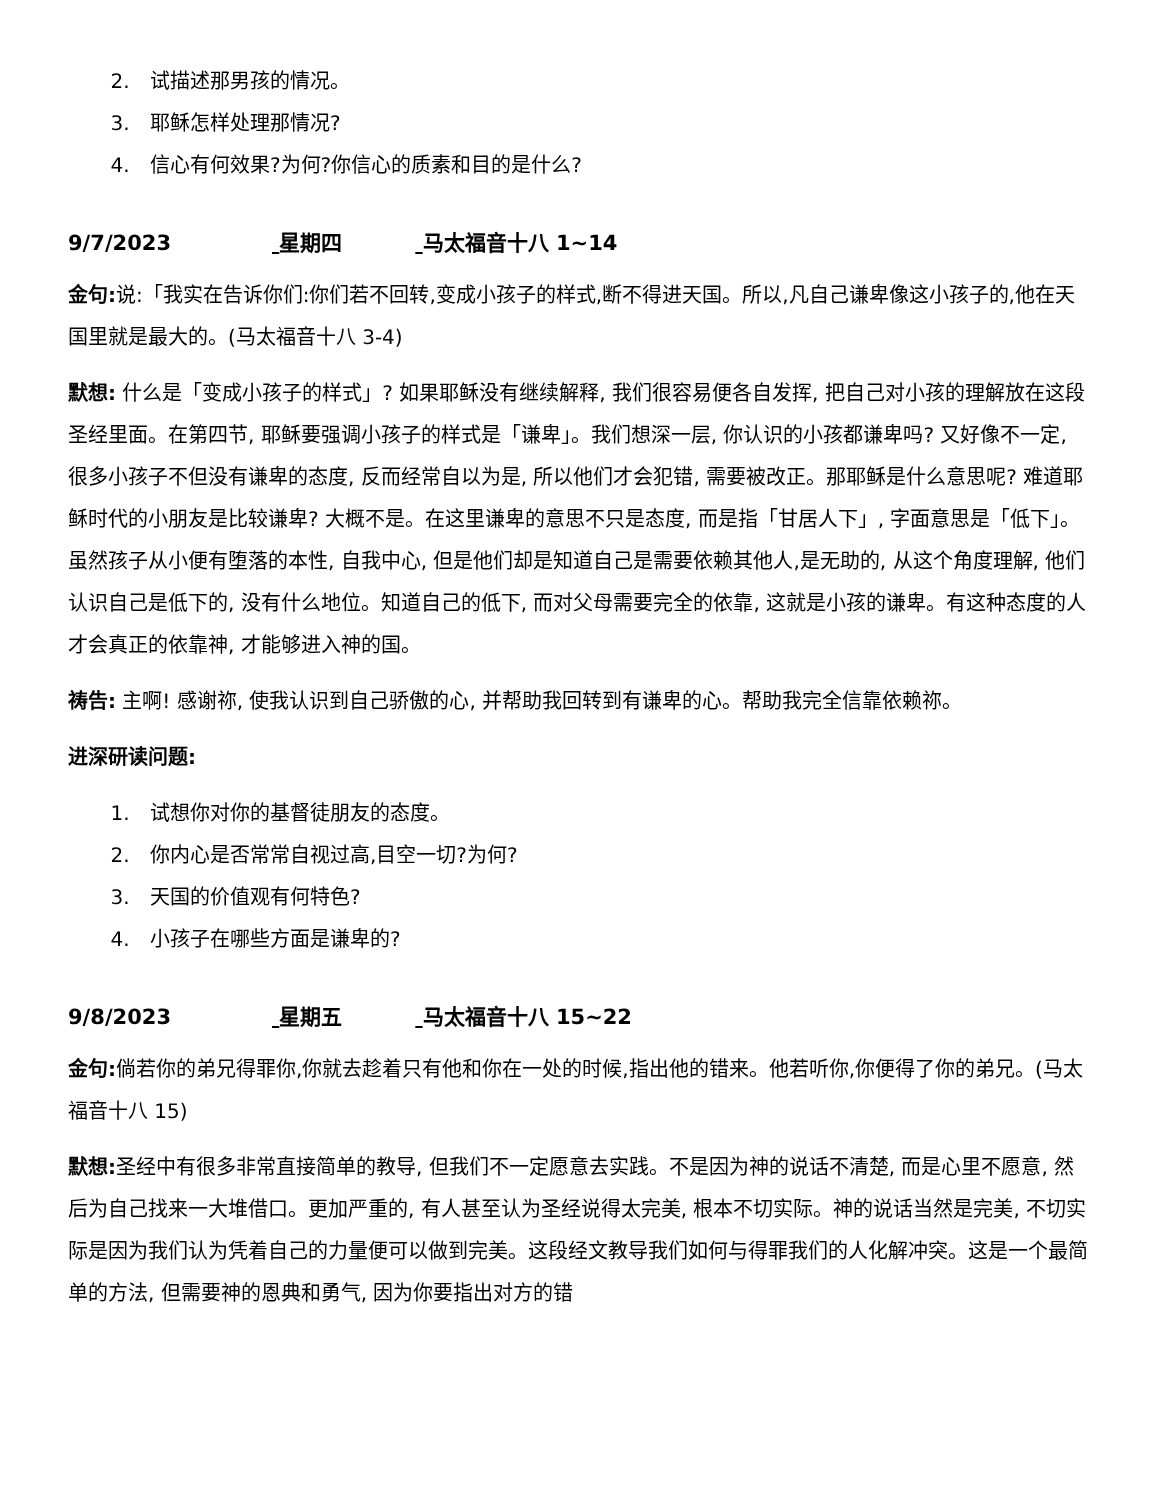2. 试描述那男孩的情况。
3. 耶稣怎样处理那情况?
4. 信心有何效果?为何?你信心的质素和目的是什么?
9/7/2023 星期四 马太福音十八 1~14
金句: 说:「我实在告诉你们:你们若不回转,变成小孩子的样式,断不得进天国。所以,凡自己谦卑像这小孩子的,他在天国里就是最大的。(马太福音十八 3-4)
默想: 什么是「变成小孩子的样式」? 如果耶稣没有继续解释, 我们很容易便各自发挥, 把自己对小孩的理解放在这段圣经里面。在第四节, 耶稣要强调小孩子的样式是「谦卑」。我们想深一层, 你认识的小孩都谦卑吗? 又好像不一定, 很多小孩子不但没有谦卑的态度, 反而经常自以为是, 所以他们才会犯错, 需要被改正。那耶稣是什么意思呢? 难道耶稣时代的小朋友是比较谦卑? 大概不是。在这里谦卑的意思不只是态度, 而是指「甘居人下」, 字面意思是「低下」。虽然孩子从小便有堕落的本性, 自我中心, 但是他们却是知道自己是需要依赖其他人,是无助的, 从这个角度理解, 他们认识自己是低下的, 没有什么地位。知道自己的低下, 而对父母需要完全的依靠, 这就是小孩的谦卑。有这种态度的人才会真正的依靠神, 才能够进入神的国。
祷告: 主啊! 感谢祢, 使我认识到自己骄傲的心, 并帮助我回转到有谦卑的心。帮助我完全信靠依赖祢。
进深研读问题:
1. 试想你对你的基督徒朋友的态度。
2. 你内心是否常常自视过高,目空一切?为何?
3. 天国的价值观有何特色?
4. 小孩子在哪些方面是谦卑的?
9/8/2023 星期五 马太福音十八 15~22
金句: 倘若你的弟兄得罪你,你就去趁着只有他和你在一处的时候,指出他的错来。他若听你,你便得了你的弟兄。(马太福音十八 15)
默想: 圣经中有很多非常直接简单的教导, 但我们不一定愿意去实践。不是因为神的说话不清楚, 而是心里不愿意, 然后为自己找来一大堆借口。更加严重的, 有人甚至认为圣经说得太完美, 根本不切实际。神的说话当然是完美, 不切实际是因为我们认为凭着自己的力量便可以做到完美。这段经文教导我们如何与得罪我们的人化解冲突。这是一个最简单的方法, 但需要神的恩典和勇气, 因为你要指出对方的错